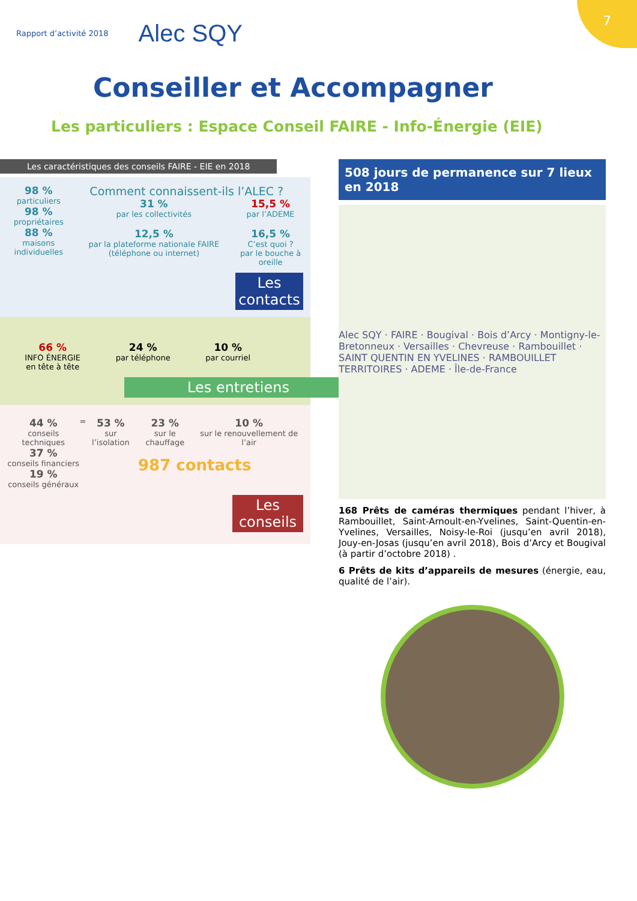7
Rapport d’activité 2018 Alec SQY
Conseiller et Accompagner
Les particuliers : Espace Conseil FAIRE - Info-Énergie (EIE)
Les caractéristiques des conseils FAIRE - EIE en 2018
98 %
particuliers
98 %
propriétaires
88 %
maisons individuelles
Comment connaissent-ils l’ALEC ?
31 %
par les collectivités
12,5 %
par la plateforme nationale FAIRE (téléphone ou internet)
15,5 %
par l’ADEME
16,5 %
C’est quoi ?
par le bouche à oreille
Les contacts
66 %
INFO ÉNERGIE
en tête à tête
24 %
par téléphone
10 %
par courriel
Les entretiens
44 %
conseils techniques
37 %
conseils financiers
19 %
conseils généraux
=
53 %
sur l’isolation
23 %
sur le chauffage
10 %
sur le renouvellement de l’air
987 contacts
Les conseils
508 jours de permanence sur 7 lieux en 2018
Alec SQY · FAIRE · Bougival · Bois d’Arcy · Montigny-le-Bretonneux · Versailles · Chevreuse · Rambouillet · SAINT QUENTIN EN YVELINES · RAMBOUILLET TERRITOIRES · ADEME · Île-de-France
168 Prêts de caméras thermiques pendant l’hiver, à Rambouillet, Saint-Arnoult-en-Yvelines, Saint-Quentin-en-Yvelines, Versailles, Noisy-le-Roi (jusqu’en avril 2018), Jouy-en-Josas (jusqu’en avril 2018), Bois d’Arcy et Bougival (à partir d’octobre 2018) .
6 Prêts de kits d’appareils de mesures (énergie, eau, qualité de l’air).